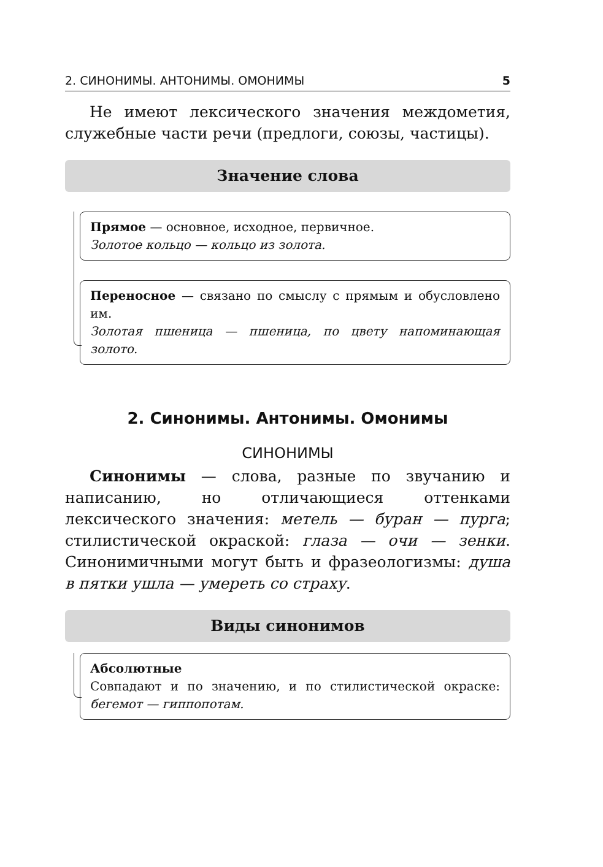2. СИНОНИМЫ. АНТОНИМЫ. ОМОНИМЫ 5
Не имеют лексического значения междометия, служебные части речи (предлоги, союзы, частицы).
Значение слова
Прямое — основное, исходное, первичное.
Золотое кольцо — кольцо из золота.
Переносное — связано по смыслу с прямым и обусловлено им.
Золотая пшеница — пшеница, по цвету напоминающая золото.
2. Синонимы. Антонимы. Омонимы
СИНОНИМЫ
Синонимы — слова, разные по звучанию и написанию, но отличающиеся оттенками лексического значения: метель — буран — пурга; стилистической окраской: глаза — очи — зенки. Синонимичными могут быть и фразеологизмы: душа в пятки ушла — умереть со страху.
Виды синонимов
Абсолютные
Совпадают и по значению, и по стилистической окраске: бегемот — гиппопотам.